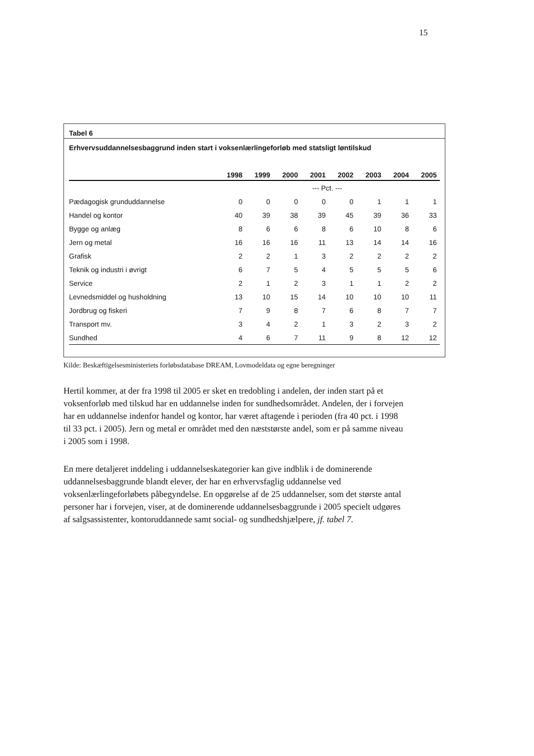15
Tabel 6
Erhvervsuddannelsesbaggrund inden start i voksenlærlingeforløb med statsligt løntilskud
| | 1998 | 1999 | 2000 | 2001 | 2002 | 2003 | 2004 | 2005 |
| --- | --- | --- | --- | --- | --- | --- | --- | --- |
| | --- Pct. --- | | | | | | | |
| Pædagogisk grunduddannelse | 0 | 0 | 0 | 0 | 0 | 1 | 1 | 1 |
| Handel og kontor | 40 | 39 | 38 | 39 | 45 | 39 | 36 | 33 |
| Bygge og anlæg | 8 | 6 | 6 | 8 | 6 | 10 | 8 | 6 |
| Jern og metal | 16 | 16 | 16 | 11 | 13 | 14 | 14 | 16 |
| Grafisk | 2 | 2 | 1 | 3 | 2 | 2 | 2 | 2 |
| Teknik og industri i øvrigt | 6 | 7 | 5 | 4 | 5 | 5 | 5 | 6 |
| Service | 2 | 1 | 2 | 3 | 1 | 1 | 2 | 2 |
| Levnedsmiddel og husholdning | 13 | 10 | 15 | 14 | 10 | 10 | 10 | 11 |
| Jordbrug og fiskeri | 7 | 9 | 8 | 7 | 6 | 8 | 7 | 7 |
| Transport mv. | 3 | 4 | 2 | 1 | 3 | 2 | 3 | 2 |
| Sundhed | 4 | 6 | 7 | 11 | 9 | 8 | 12 | 12 |
Kilde: Beskæftigelsesministeriets forløbsdatabase DREAM, Lovmodeldata og egne beregninger
Hertil kommer, at der fra 1998 til 2005 er sket en tredobling i andelen, der inden start på et voksenforløb med tilskud har en uddannelse inden for sundhedsområdet. Andelen, der i forvejen har en uddannelse indenfor handel og kontor, har været aftagende i perioden (fra 40 pct. i 1998 til 33 pct. i 2005). Jern og metal er området med den næststørste andel, som er på samme niveau i 2005 som i 1998.
En mere detaljeret inddeling i uddannelseskategorier kan give indblik i de dominerende uddannelsesbaggrunde blandt elever, der har en erhvervsfaglig uddannelse ved voksenlærlingeforløbets påbegyndelse. En opgørelse af de 25 uddannelser, som det største antal personer har i forvejen, viser, at de dominerende uddannelsesbaggrunde i 2005 specielt udgøres af salgsassistenter, kontoruddannede samt social- og sundhedshjælpere, jf. tabel 7.